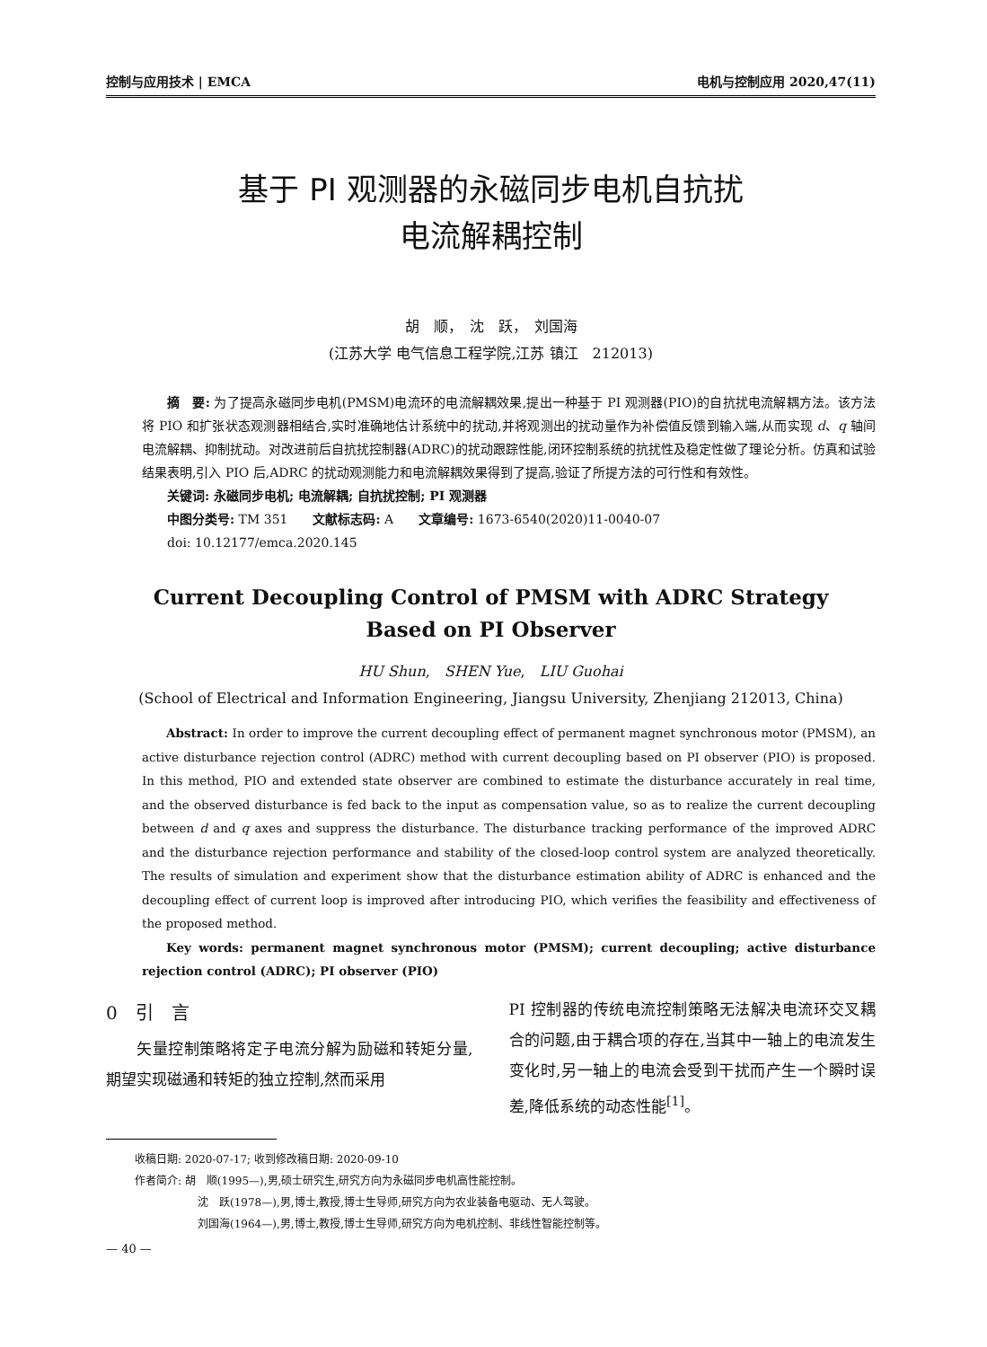控制与应用技术 | EMCA 电机与控制应用 2020,47(11)
基于 PI 观测器的永磁同步电机自抗扰
电流解耦控制
胡　顺，　沈　跃，　刘国海
(江苏大学 电气信息工程学院,江苏 镇江　212013)
摘　要: 为了提高永磁同步电机(PMSM)电流环的电流解耦效果,提出一种基于 PI 观测器(PIO)的自抗扰电流解耦方法。该方法将 PIO 和扩张状态观测器相结合,实时准确地估计系统中的扰动,并将观测出的扰动量作为补偿值反馈到输入端,从而实现 d、q 轴间电流解耦、抑制扰动。对改进前后自抗扰控制器(ADRC)的扰动跟踪性能,闭环控制系统的抗扰性及稳定性做了理论分析。仿真和试验结果表明,引入 PIO 后,ADRC 的扰动观测能力和电流解耦效果得到了提高,验证了所提方法的可行性和有效性。
关键词: 永磁同步电机; 电流解耦; 自抗扰控制; PI 观测器
中图分类号: TM 351　　文献标志码: A　　文章编号: 1673-6540(2020)11-0040-07
doi: 10.12177/emca.2020.145
Current Decoupling Control of PMSM with ADRC Strategy
Based on PI Observer
HU Shun,　SHEN Yue,　LIU Guohai
(School of Electrical and Information Engineering, Jiangsu University, Zhenjiang 212013, China)
Abstract: In order to improve the current decoupling effect of permanent magnet synchronous motor (PMSM), an active disturbance rejection control (ADRC) method with current decoupling based on PI observer (PIO) is proposed. In this method, PIO and extended state observer are combined to estimate the disturbance accurately in real time, and the observed disturbance is fed back to the input as compensation value, so as to realize the current decoupling between d and q axes and suppress the disturbance. The disturbance tracking performance of the improved ADRC and the disturbance rejection performance and stability of the closed-loop control system are analyzed theoretically. The results of simulation and experiment show that the disturbance estimation ability of ADRC is enhanced and the decoupling effect of current loop is improved after introducing PIO, which verifies the feasibility and effectiveness of the proposed method.
Key words: permanent magnet synchronous motor (PMSM); current decoupling; active disturbance rejection control (ADRC); PI observer (PIO)
0　引　言
矢量控制策略将定子电流分解为励磁和转矩分量,期望实现磁通和转矩的独立控制,然而采用
PI 控制器的传统电流控制策略无法解决电流环交叉耦合的问题,由于耦合项的存在,当其中一轴上的电流发生变化时,另一轴上的电流会受到干扰而产生一个瞬时误差,降低系统的动态性能<sup>[1]</sup>。
收稿日期: 2020-07-17; 收到修改稿日期: 2020-09-10
作者简介: 胡　顺(1995—),男,硕士研究生,研究方向为永磁同步电机高性能控制。
沈　跃(1978—),男,博士,教授,博士生导师,研究方向为农业装备电驱动、无人驾驶。
刘国海(1964—),男,博士,教授,博士生导师,研究方向为电机控制、非线性智能控制等。
— 40 —